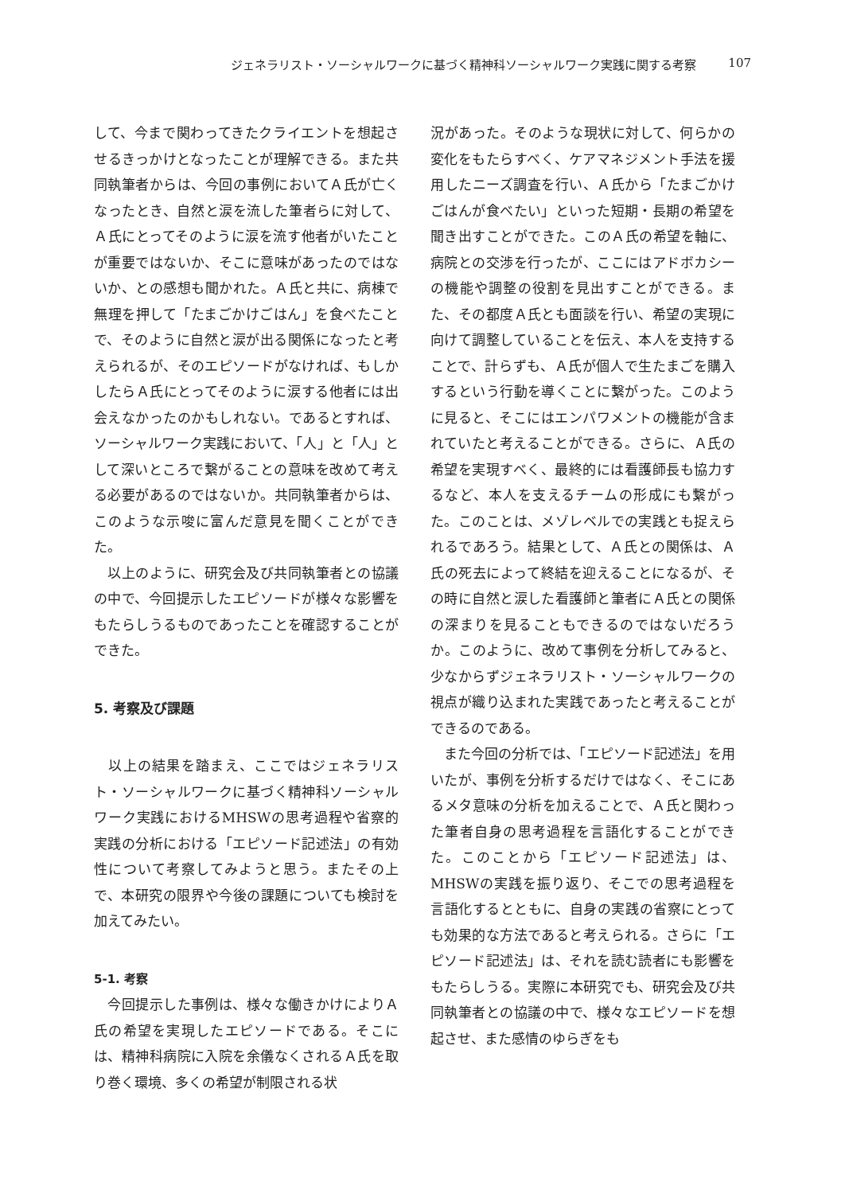ジェネラリスト・ソーシャルワークに基づく精神科ソーシャルワーク実践に関する考察 107
して、今まで関わってきたクライエントを想起させるきっかけとなったことが理解できる。また共同執筆者からは、今回の事例においてＡ氏が亡くなったとき、自然と涙を流した筆者らに対して、Ａ氏にとってそのように涙を流す他者がいたことが重要ではないか、そこに意味があったのではないか、との感想も聞かれた。Ａ氏と共に、病棟で無理を押して「たまごかけごはん」を食べたことで、そのように自然と涙が出る関係になったと考えられるが、そのエピソードがなければ、もしかしたらＡ氏にとってそのように涙する他者には出会えなかったのかもしれない。であるとすれば、ソーシャルワーク実践において、「人」と「人」として深いところで繋がることの意味を改めて考える必要があるのではないか。共同執筆者からは、このような示唆に富んだ意見を聞くことができた。
　以上のように、研究会及び共同執筆者との協議の中で、今回提示したエピソードが様々な影響をもたらしうるものであったことを確認することができた。
5. 考察及び課題
　以上の結果を踏まえ、ここではジェネラリスト・ソーシャルワークに基づく精神科ソーシャルワーク実践におけるMHSWの思考過程や省察的実践の分析における「エピソード記述法」の有効性について考察してみようと思う。またその上で、本研究の限界や今後の課題についても検討を加えてみたい。
5-1. 考察
　今回提示した事例は、様々な働きかけによりＡ氏の希望を実現したエピソードである。そこには、精神科病院に入院を余儀なくされるＡ氏を取り巻く環境、多くの希望が制限される状
況があった。そのような現状に対して、何らかの変化をもたらすべく、ケアマネジメント手法を援用したニーズ調査を行い、Ａ氏から「たまごかけごはんが食べたい」といった短期・長期の希望を聞き出すことができた。このＡ氏の希望を軸に、病院との交渉を行ったが、ここにはアドボカシーの機能や調整の役割を見出すことができる。また、その都度Ａ氏とも面談を行い、希望の実現に向けて調整していることを伝え、本人を支持することで、計らずも、Ａ氏が個人で生たまごを購入するという行動を導くことに繋がった。このように見ると、そこにはエンパワメントの機能が含まれていたと考えることができる。さらに、Ａ氏の希望を実現すべく、最終的には看護師長も協力するなど、本人を支えるチームの形成にも繋がった。このことは、メゾレベルでの実践とも捉えられるであろう。結果として、Ａ氏との関係は、Ａ氏の死去によって終結を迎えることになるが、その時に自然と涙した看護師と筆者にＡ氏との関係の深まりを見ることもできるのではないだろうか。このように、改めて事例を分析してみると、少なからずジェネラリスト・ソーシャルワークの視点が織り込まれた実践であったと考えることができるのである。
　また今回の分析では、「エピソード記述法」を用いたが、事例を分析するだけではなく、そこにあるメタ意味の分析を加えることで、Ａ氏と関わった筆者自身の思考過程を言語化することができた。このことから「エピソード記述法」は、MHSWの実践を振り返り、そこでの思考過程を言語化するとともに、自身の実践の省察にとっても効果的な方法であると考えられる。さらに「エピソード記述法」は、それを読む読者にも影響をもたらしうる。実際に本研究でも、研究会及び共同執筆者との協議の中で、様々なエピソードを想起させ、また感情のゆらぎをも